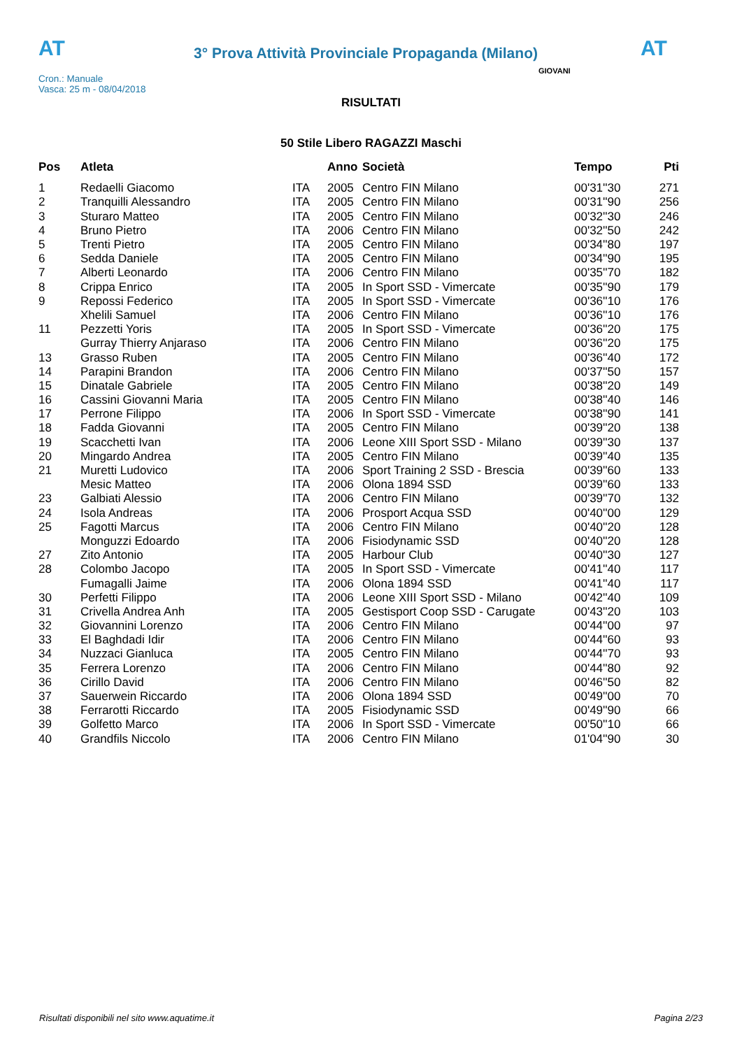AT
3° Prova Attività Provinciale Propaganda (Milano)
AT
Cron.: Manuale
Vasca: 25 m - 08/04/2018
GIOVANI
RISULTATI
50 Stile Libero RAGAZZI Maschi
| Pos | Atleta | | Anno | Società | Tempo | Pti |
| --- | --- | --- | --- | --- | --- | --- |
| 1 | Redaelli Giacomo | ITA | 2005 | Centro FIN Milano | 00'31''30 | 271 |
| 2 | Tranquilli Alessandro | ITA | 2005 | Centro FIN Milano | 00'31''90 | 256 |
| 3 | Sturaro Matteo | ITA | 2005 | Centro FIN Milano | 00'32''30 | 246 |
| 4 | Bruno Pietro | ITA | 2006 | Centro FIN Milano | 00'32''50 | 242 |
| 5 | Trenti Pietro | ITA | 2005 | Centro FIN Milano | 00'34''80 | 197 |
| 6 | Sedda Daniele | ITA | 2005 | Centro FIN Milano | 00'34''90 | 195 |
| 7 | Alberti Leonardo | ITA | 2006 | Centro FIN Milano | 00'35''70 | 182 |
| 8 | Crippa Enrico | ITA | 2005 | In Sport SSD - Vimercate | 00'35''90 | 179 |
| 9 | Repossi Federico | ITA | 2005 | In Sport SSD - Vimercate | 00'36''10 | 176 |
| | Xhelili Samuel | ITA | 2006 | Centro FIN Milano | 00'36''10 | 176 |
| 11 | Pezzetti Yoris | ITA | 2005 | In Sport SSD - Vimercate | 00'36''20 | 175 |
| | Gurray Thierry Anjaraso | ITA | 2006 | Centro FIN Milano | 00'36''20 | 175 |
| 13 | Grasso Ruben | ITA | 2005 | Centro FIN Milano | 00'36''40 | 172 |
| 14 | Parapini Brandon | ITA | 2006 | Centro FIN Milano | 00'37''50 | 157 |
| 15 | Dinatale Gabriele | ITA | 2005 | Centro FIN Milano | 00'38''20 | 149 |
| 16 | Cassini Giovanni Maria | ITA | 2005 | Centro FIN Milano | 00'38''40 | 146 |
| 17 | Perrone Filippo | ITA | 2006 | In Sport SSD - Vimercate | 00'38''90 | 141 |
| 18 | Fadda Giovanni | ITA | 2005 | Centro FIN Milano | 00'39''20 | 138 |
| 19 | Scacchetti Ivan | ITA | 2006 | Leone XIII Sport SSD - Milano | 00'39''30 | 137 |
| 20 | Mingardo Andrea | ITA | 2005 | Centro FIN Milano | 00'39''40 | 135 |
| 21 | Muretti Ludovico | ITA | 2006 | Sport Training 2 SSD - Brescia | 00'39''60 | 133 |
| | Mesic Matteo | ITA | 2006 | Olona 1894 SSD | 00'39''60 | 133 |
| 23 | Galbiati Alessio | ITA | 2006 | Centro FIN Milano | 00'39''70 | 132 |
| 24 | Isola Andreas | ITA | 2006 | Prosport Acqua SSD | 00'40''00 | 129 |
| 25 | Fagotti Marcus | ITA | 2006 | Centro FIN Milano | 00'40''20 | 128 |
| | Monguzzi Edoardo | ITA | 2006 | Fisiodynamic SSD | 00'40''20 | 128 |
| 27 | Zito Antonio | ITA | 2005 | Harbour Club | 00'40''30 | 127 |
| 28 | Colombo Jacopo | ITA | 2005 | In Sport SSD - Vimercate | 00'41''40 | 117 |
| | Fumagalli Jaime | ITA | 2006 | Olona 1894 SSD | 00'41''40 | 117 |
| 30 | Perfetti Filippo | ITA | 2006 | Leone XIII Sport SSD - Milano | 00'42''40 | 109 |
| 31 | Crivella Andrea Anh | ITA | 2005 | Gestisport Coop SSD - Carugate | 00'43''20 | 103 |
| 32 | Giovannini Lorenzo | ITA | 2006 | Centro FIN Milano | 00'44''00 | 97 |
| 33 | El Baghdadi Idir | ITA | 2006 | Centro FIN Milano | 00'44''60 | 93 |
| 34 | Nuzzaci Gianluca | ITA | 2005 | Centro FIN Milano | 00'44''70 | 93 |
| 35 | Ferrera Lorenzo | ITA | 2006 | Centro FIN Milano | 00'44''80 | 92 |
| 36 | Cirillo David | ITA | 2006 | Centro FIN Milano | 00'46''50 | 82 |
| 37 | Sauerwein Riccardo | ITA | 2006 | Olona 1894 SSD | 00'49''00 | 70 |
| 38 | Ferrarotti Riccardo | ITA | 2005 | Fisiodynamic SSD | 00'49''90 | 66 |
| 39 | Golfetto Marco | ITA | 2006 | In Sport SSD - Vimercate | 00'50''10 | 66 |
| 40 | Grandfils Niccolo | ITA | 2006 | Centro FIN Milano | 01'04''90 | 30 |
Risultati disponibili nel sito www.aquatime.it Pagina 2/23